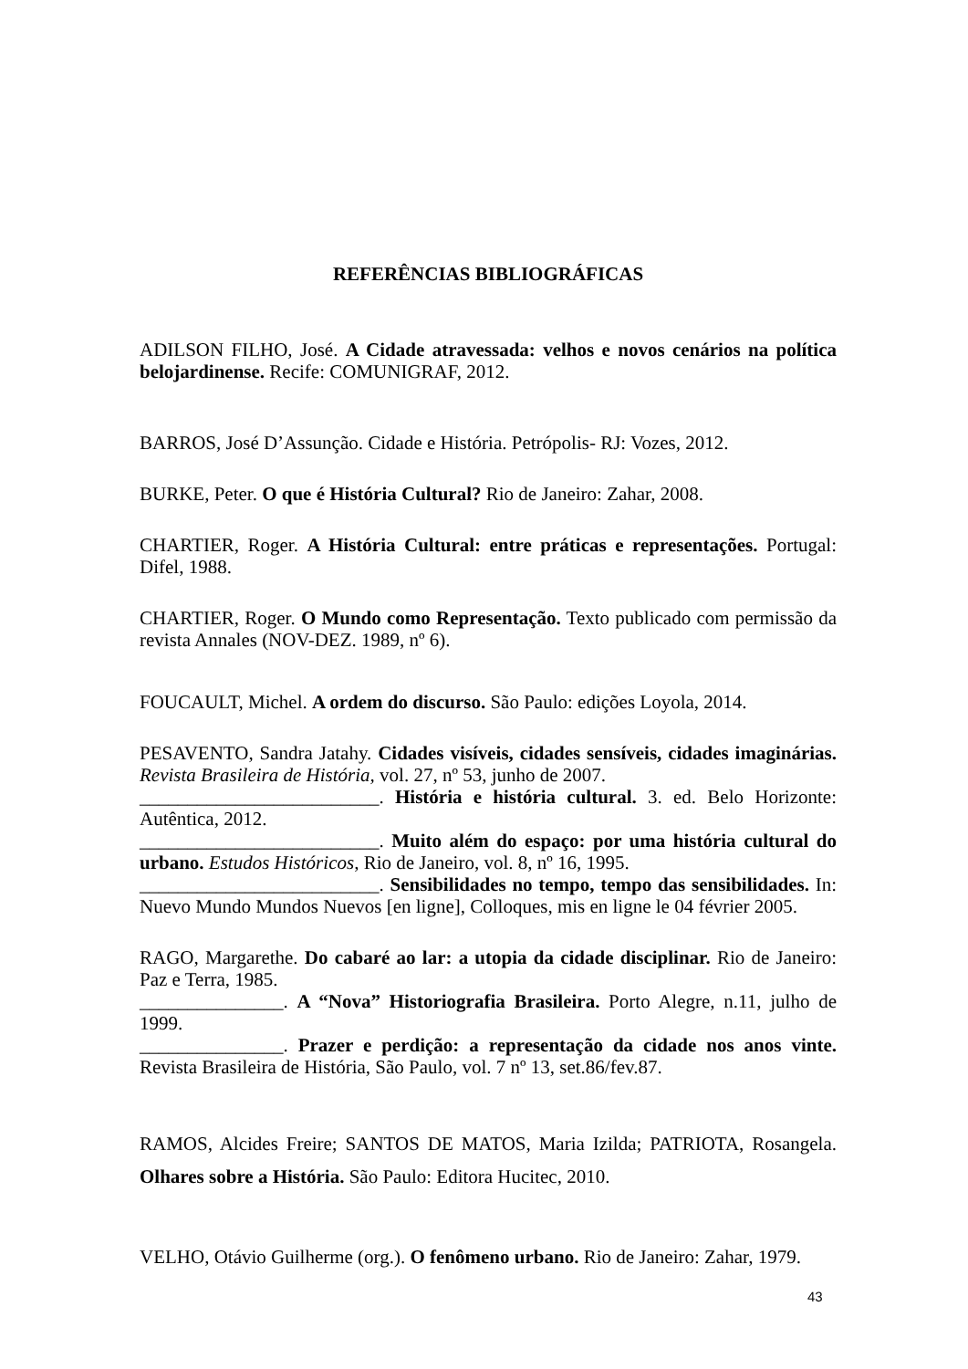REFERÊNCIAS BIBLIOGRÁFICAS
ADILSON FILHO, José. A Cidade atravessada: velhos e novos cenários na política belojardinense. Recife: COMUNIGRAF, 2012.
BARROS, José D’Assunção. Cidade e História. Petrópolis- RJ: Vozes, 2012.
BURKE, Peter. O que é História Cultural? Rio de Janeiro: Zahar, 2008.
CHARTIER, Roger. A História Cultural: entre práticas e representações. Portugal: Difel, 1988.
CHARTIER, Roger. O Mundo como Representação. Texto publicado com permissão da revista Annales (NOV-DEZ. 1989, nº 6).
FOUCAULT, Michel. A ordem do discurso. São Paulo: edições Loyola, 2014.
PESAVENTO, Sandra Jatahy. Cidades visíveis, cidades sensíveis, cidades imaginárias. Revista Brasileira de História, vol. 27, nº 53, junho de 2007.
_________________________. História e história cultural. 3. ed. Belo Horizonte: Autêntica, 2012.
_________________________. Muito além do espaço: por uma história cultural do urbano. Estudos Históricos, Rio de Janeiro, vol. 8, nº 16, 1995.
_________________________. Sensibilidades no tempo, tempo das sensibilidades. In: Nuevo Mundo Mundos Nuevos [en ligne], Colloques, mis en ligne le 04 février 2005.
RAGO, Margarethe. Do cabaré ao lar: a utopia da cidade disciplinar. Rio de Janeiro: Paz e Terra, 1985.
_______________. A “Nova” Historiografia Brasileira. Porto Alegre, n.11, julho de 1999.
_______________. Prazer e perdição: a representação da cidade nos anos vinte. Revista Brasileira de História, São Paulo, vol. 7 nº 13, set.86/fev.87.
RAMOS, Alcides Freire; SANTOS DE MATOS, Maria Izilda; PATRIOTA, Rosangela. Olhares sobre a História. São Paulo: Editora Hucitec, 2010.
VELHO, Otávio Guilherme (org.). O fenômeno urbano. Rio de Janeiro: Zahar, 1979.
43